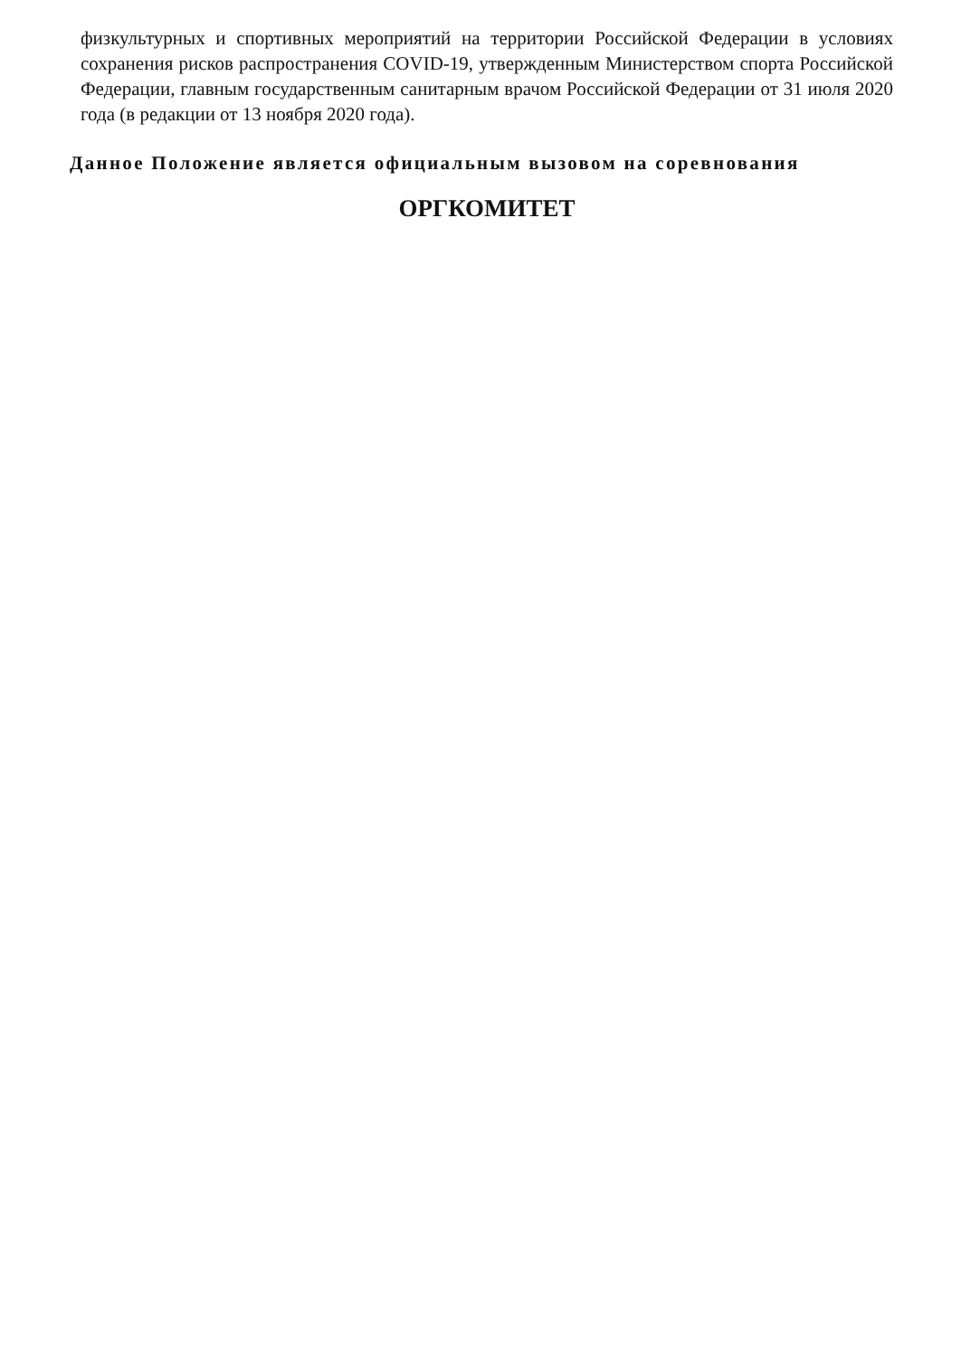физкультурных и спортивных мероприятий на территории Российской Федерации в условиях сохранения рисков распространения COVID-19, утвержденным Министерством спорта Российской Федерации, главным государственным санитарным врачом Российской Федерации от 31 июля 2020 года (в редакции от 13 ноября 2020 года).
Данное Положение является официальным вызовом на соревнования
ОРГКОМИТЕТ